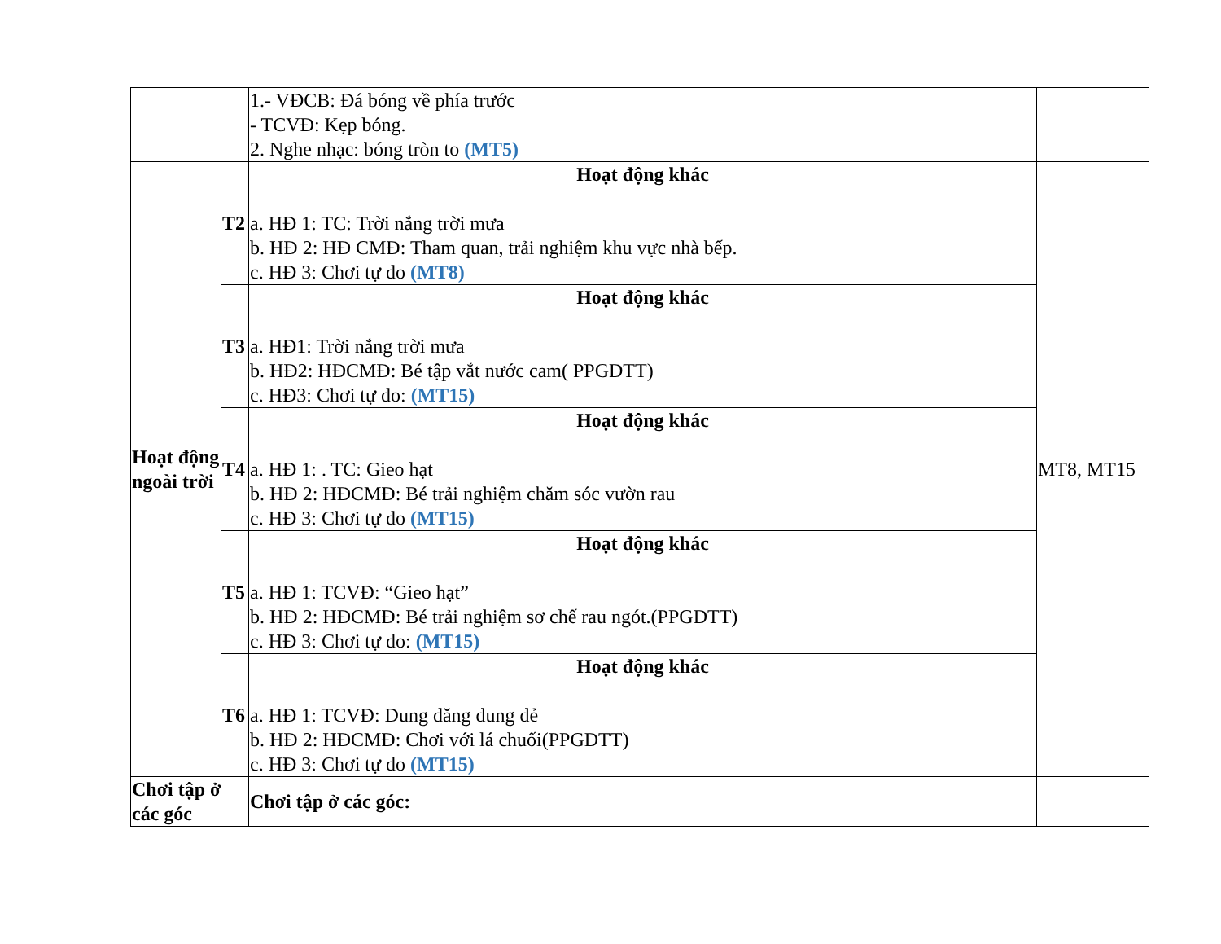| | | 1.- VĐCB: Đá bóng về phía trước - TCVĐ: Kẹp bóng. 2. Nghe nhạc: bóng tròn to (MT5) | |
| Hoạt động ngoài trời | T2 | Hoạt động khác a. HĐ 1: TC: Trời nắng trời mưa b. HĐ 2: HĐ CMĐ: Tham quan, trải nghiệm khu vực nhà bếp. c. HĐ 3: Chơi tự do (MT8) | MT8, MT15 |
| | T3 | Hoạt động khác a. HĐ1: Trời nắng trời mưa b. HĐ2: HĐCMĐ: Bé tập vắt nước cam( PPGDTT) c. HĐ3: Chơi tự do: (MT15) | |
| | T4 | Hoạt động khác a. HĐ 1: . TC: Gieo hạt b. HĐ 2: HĐCMĐ: Bé trải nghiệm chăm sóc vườn rau c. HĐ 3: Chơi tự do (MT15) | |
| | T5 | Hoạt động khác a. HĐ 1: TCVĐ: “Gieo hạt” b. HĐ 2: HĐCMĐ: Bé trải nghiệm sơ chế rau ngót.(PPGDTT) c. HĐ 3: Chơi tự do: (MT15) | |
| | T6 | Hoạt động khác a. HĐ 1: TCVĐ: Dung dăng dung dẻ b. HĐ 2: HĐCMĐ: Chơi với lá chuối(PPGDTT) c. HĐ 3: Chơi tự do (MT15) | |
| Chơi tập ở các góc | | Chơi tập ở các góc: | |